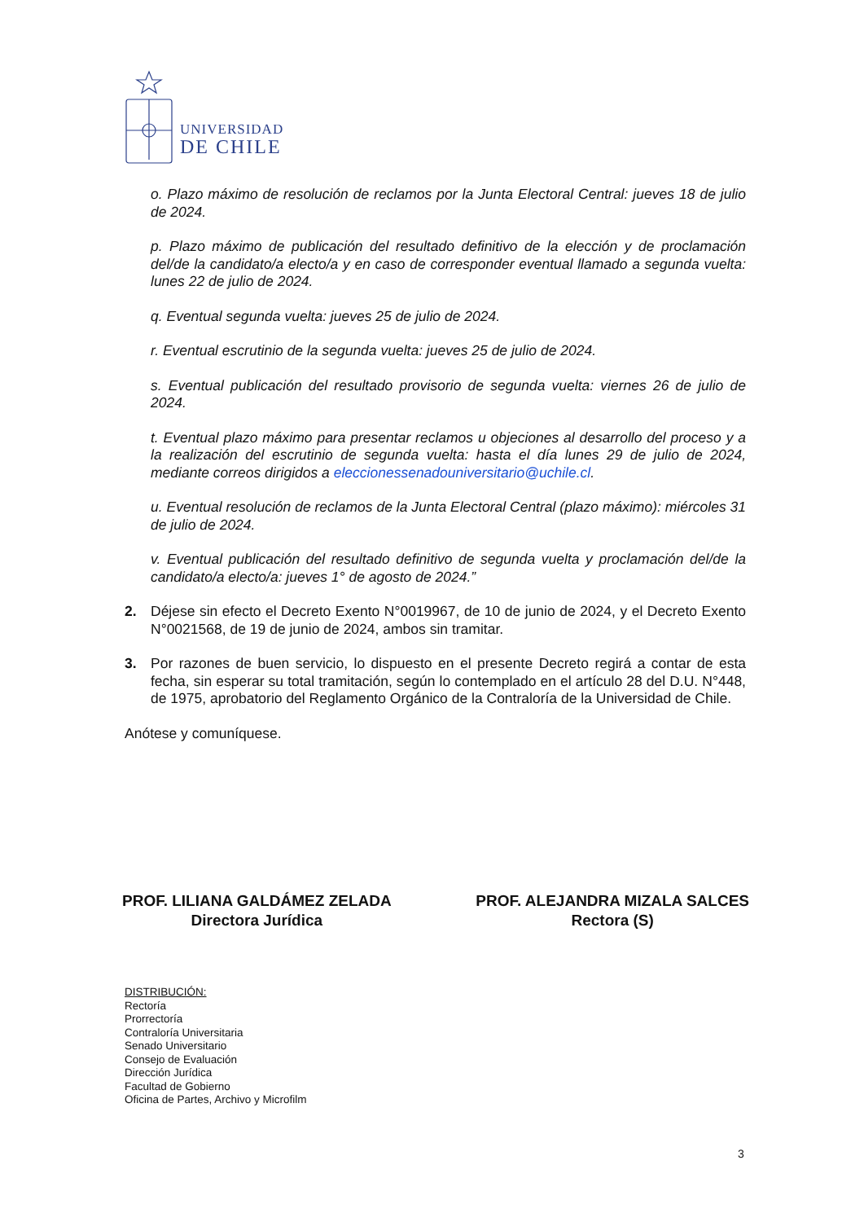UNIVERSIDAD
DE CHILE
o. Plazo máximo de resolución de reclamos por la Junta Electoral Central: jueves 18 de julio de 2024.
p. Plazo máximo de publicación del resultado definitivo de la elección y de proclamación del/de la candidato/a electo/a y en caso de corresponder eventual llamado a segunda vuelta: lunes 22 de julio de 2024.
q. Eventual segunda vuelta: jueves 25 de julio de 2024.
r. Eventual escrutinio de la segunda vuelta: jueves 25 de julio de 2024.
s. Eventual publicación del resultado provisorio de segunda vuelta: viernes 26 de julio de 2024.
t. Eventual plazo máximo para presentar reclamos u objeciones al desarrollo del proceso y a la realización del escrutinio de segunda vuelta: hasta el día lunes 29 de julio de 2024, mediante correos dirigidos a eleccionessenadouniversitario@uchile.cl.
u. Eventual resolución de reclamos de la Junta Electoral Central (plazo máximo): miércoles 31 de julio de 2024.
v. Eventual publicación del resultado definitivo de segunda vuelta y proclamación del/de la candidato/a electo/a: jueves 1° de agosto de 2024.”
2. Déjese sin efecto el Decreto Exento N°0019967, de 10 de junio de 2024, y el Decreto Exento N°0021568, de 19 de junio de 2024, ambos sin tramitar.
3. Por razones de buen servicio, lo dispuesto en el presente Decreto regirá a contar de esta fecha, sin esperar su total tramitación, según lo contemplado en el artículo 28 del D.U. N°448, de 1975, aprobatorio del Reglamento Orgánico de la Contraloría de la Universidad de Chile.
Anótese y comuníquese.
PROF. LILIANA GALDÁMEZ ZELADA
Directora Jurídica
PROF. ALEJANDRA MIZALA SALCES
Rectora (S)
DISTRIBUCIÓN:
Rectoría
Prorrectoría
Contraloría Universitaria
Senado Universitario
Consejo de Evaluación
Dirección Jurídica
Facultad de Gobierno
Oficina de Partes, Archivo y Microfilm
3